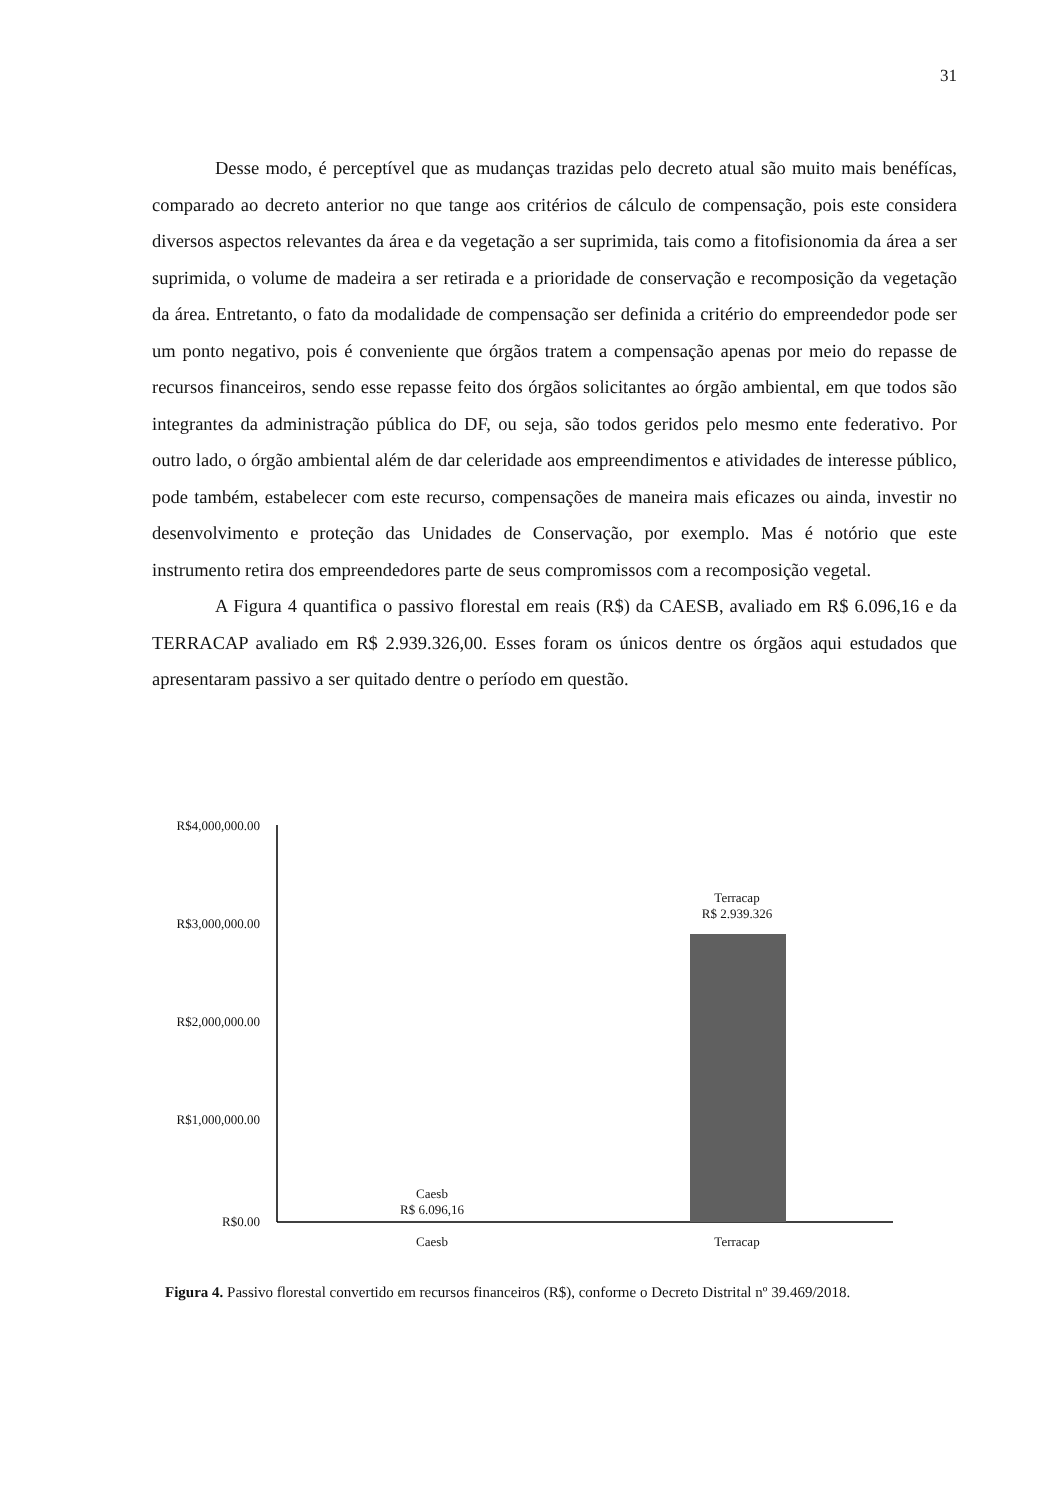31
Desse modo, é perceptível que as mudanças trazidas pelo decreto atual são muito mais benéfícas, comparado ao decreto anterior no que tange aos critérios de cálculo de compensação, pois este considera diversos aspectos relevantes da área e da vegetação a ser suprimida, tais como a fitofisionomia da área a ser suprimida, o volume de madeira a ser retirada e a prioridade de conservação e recomposição da vegetação da área. Entretanto, o fato da modalidade de compensação ser definida a critério do empreendedor pode ser um ponto negativo, pois é conveniente que órgãos tratem a compensação apenas por meio do repasse de recursos financeiros, sendo esse repasse feito dos órgãos solicitantes ao órgão ambiental, em que todos são integrantes da administração pública do DF, ou seja, são todos geridos pelo mesmo ente federativo. Por outro lado, o órgão ambiental além de dar celeridade aos empreendimentos e atividades de interesse público, pode também, estabelecer com este recurso, compensações de maneira mais eficazes ou ainda, investir no desenvolvimento e proteção das Unidades de Conservação, por exemplo. Mas é notório que este instrumento retira dos empreendedores parte de seus compromissos com a recomposição vegetal.
A Figura 4 quantifica o passivo florestal em reais (R$) da CAESB, avaliado em R$ 6.096,16 e da TERRACAP avaliado em R$ 2.939.326,00. Esses foram os únicos dentre os órgãos aqui estudados que apresentaram passivo a ser quitado dentre o período em questão.
R$4,000,000.00
R$3,000,000.00
R$2,000,000.00
R$1,000,000.00
R$0.00
Terracap
R$ 2.939.326
Caesb
R$ 6.096,16
Caesb
Terracap
Figura 4. Passivo florestal convertido em recursos financeiros (R$), conforme o Decreto Distrital nº 39.469/2018.